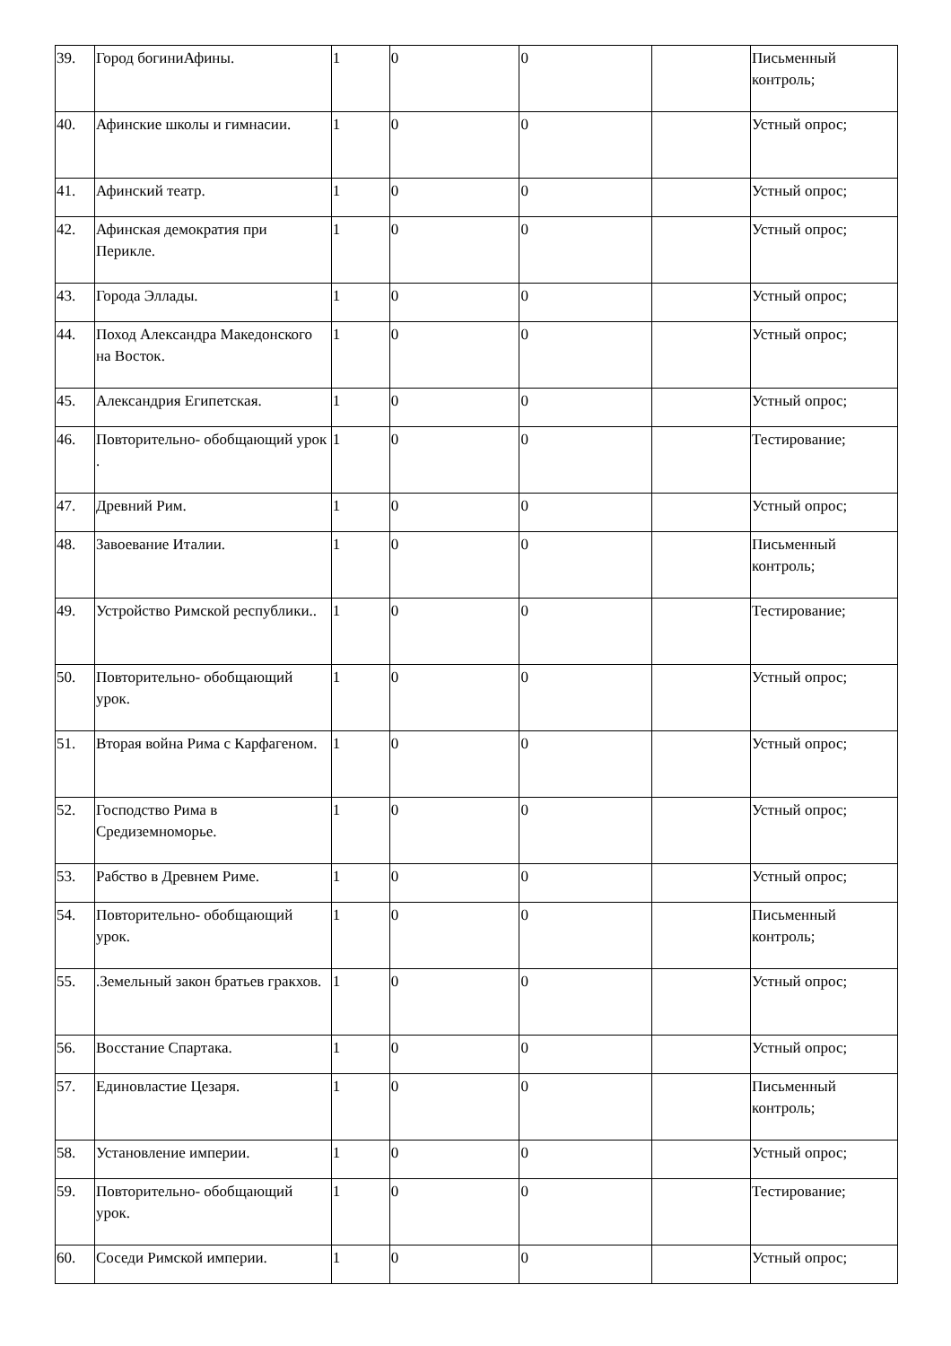| 39. | Город богиниАфины. | 1 | 0 | 0 | | Письменный контроль; |
| 40. | Афинские школы и гимнасии. | 1 | 0 | 0 | | Устный опрос; |
| 41. | Афинский театр. | 1 | 0 | 0 | | Устный опрос; |
| 42. | Афинская демократия при Перикле. | 1 | 0 | 0 | | Устный опрос; |
| 43. | Города Эллады. | 1 | 0 | 0 | | Устный опрос; |
| 44. | Поход Александра Македонского на Восток. | 1 | 0 | 0 | | Устный опрос; |
| 45. | Александрия Египетская. | 1 | 0 | 0 | | Устный опрос; |
| 46. | Повторительно- обобщающий урок . | 1 | 0 | 0 | | Тестирование; |
| 47. | Древний Рим. | 1 | 0 | 0 | | Устный опрос; |
| 48. | Завоевание Италии. | 1 | 0 | 0 | | Письменный контроль; |
| 49. | Устройство Римской республики.. | 1 | 0 | 0 | | Тестирование; |
| 50. | Повторительно- обобщающий урок. | 1 | 0 | 0 | | Устный опрос; |
| 51. | Вторая война Рима с Карфагеном. | 1 | 0 | 0 | | Устный опрос; |
| 52. | Господство Рима в Средиземноморье. | 1 | 0 | 0 | | Устный опрос; |
| 53. | Рабство в Древнем Риме. | 1 | 0 | 0 | | Устный опрос; |
| 54. | Повторительно- обобщающий урок. | 1 | 0 | 0 | | Письменный контроль; |
| 55. | .Земельный закон братьев гракхов. | 1 | 0 | 0 | | Устный опрос; |
| 56. | Восстание Спартака. | 1 | 0 | 0 | | Устный опрос; |
| 57. | Единовластие Цезаря. | 1 | 0 | 0 | | Письменный контроль; |
| 58. | Установление империи. | 1 | 0 | 0 | | Устный опрос; |
| 59. | Повторительно- обобщающий урок. | 1 | 0 | 0 | | Тестирование; |
| 60. | Соседи Римской империи. | 1 | 0 | 0 | | Устный опрос; |